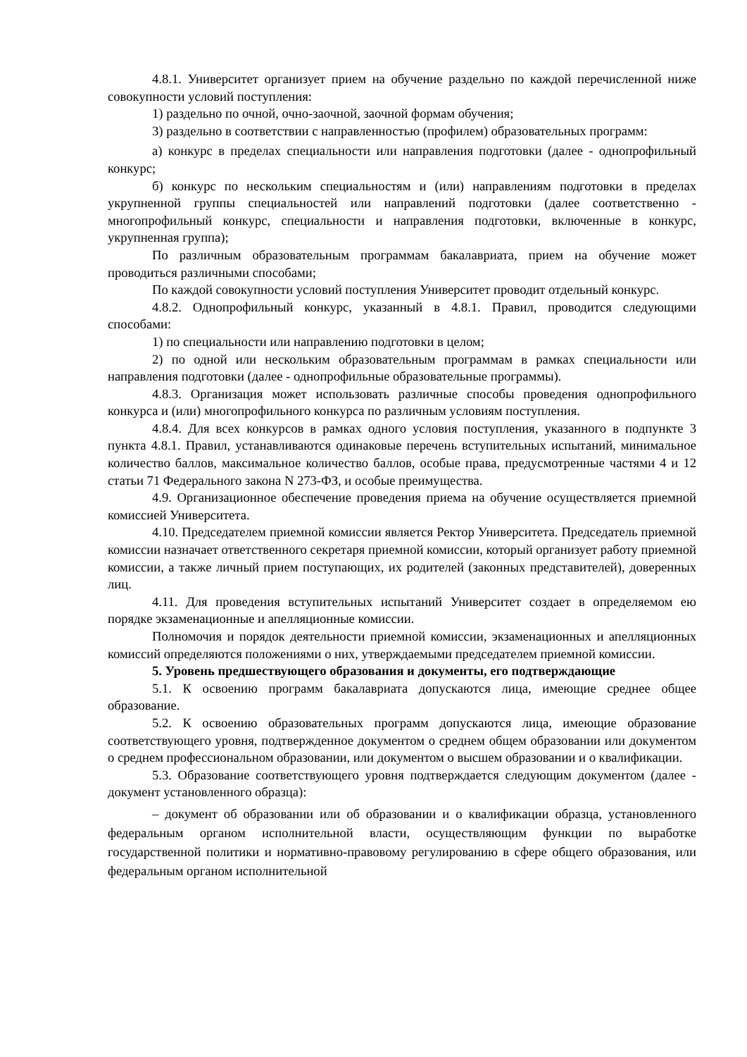4.8.1. Университет организует прием на обучение раздельно по каждой перечисленной ниже совокупности условий поступления:
1) раздельно по очной, очно-заочной, заочной формам обучения;
3) раздельно в соответствии с направленностью (профилем) образовательных программ:
а) конкурс в пределах специальности или направления подготовки (далее - однопрофильный конкурс;
б) конкурс по нескольким специальностям и (или) направлениям подготовки в пределах укрупненной группы специальностей или направлений подготовки (далее соответственно - многопрофильный конкурс, специальности и направления подготовки, включенные в конкурс, укрупненная группа);
По различным образовательным программам бакалавриата, прием на обучение может проводиться различными способами;
По каждой совокупности условий поступления Университет проводит отдельный конкурс.
4.8.2. Однопрофильный конкурс, указанный в 4.8.1. Правил, проводится следующими способами:
1) по специальности или направлению подготовки в целом;
2) по одной или нескольким образовательным программам в рамках специальности или направления подготовки (далее - однопрофильные образовательные программы).
4.8.3. Организация может использовать различные способы проведения однопрофильного конкурса и (или) многопрофильного конкурса по различным условиям поступления.
4.8.4. Для всех конкурсов в рамках одного условия поступления, указанного в подпункте 3 пункта 4.8.1. Правил, устанавливаются одинаковые перечень вступительных испытаний, минимальное количество баллов, максимальное количество баллов, особые права, предусмотренные частями 4 и 12 статьи 71 Федерального закона N 273-ФЗ, и особые преимущества.
4.9. Организационное обеспечение проведения приема на обучение осуществляется приемной комиссией Университета.
4.10. Председателем приемной комиссии является Ректор Университета. Председатель приемной комиссии назначает ответственного секретаря приемной комиссии, который организует работу приемной комиссии, а также личный прием поступающих, их родителей (законных представителей), доверенных лиц.
4.11. Для проведения вступительных испытаний Университет создает в определяемом ею порядке экзаменационные и апелляционные комиссии.
Полномочия и порядок деятельности приемной комиссии, экзаменационных и апелляционных комиссий определяются положениями о них, утверждаемыми председателем приемной комиссии.
5. Уровень предшествующего образования и документы, его подтверждающие
5.1. К освоению программ бакалавриата допускаются лица, имеющие среднее общее образование.
5.2. К освоению образовательных программ допускаются лица, имеющие образование соответствующего уровня, подтвержденное документом о среднем общем образовании или документом о среднем профессиональном образовании, или документом о высшем образовании и о квалификации.
5.3. Образование соответствующего уровня подтверждается следующим документом (далее - документ установленного образца):
– документ об образовании или об образовании и о квалификации образца, установленного федеральным органом исполнительной власти, осуществляющим функции по выработке государственной политики и нормативно-правовому регулированию в сфере общего образования, или федеральным органом исполнительной